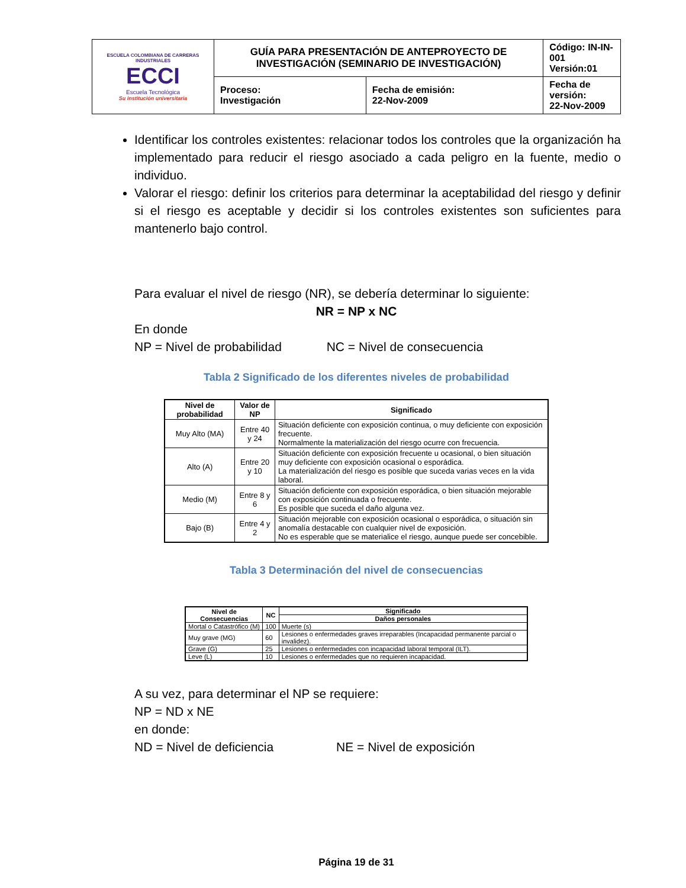| ESCUELA COLOMBIANA DE CARRERAS INDUSTRIALES ECCI Escuela Tecnológica Su institución universitaria | GUÍA PARA PRESENTACIÓN DE ANTEPROYECTO DE INVESTIGACIÓN (SEMINARIO DE INVESTIGACIÓN) | | Código: IN-IN-001 Versión:01 |
| | Proceso: Investigación | Fecha de emisión: 22-Nov-2009 | Fecha de versión: 22-Nov-2009 |
Identificar los controles existentes: relacionar todos los controles que la organización ha implementado para reducir el riesgo asociado a cada peligro en la fuente, medio o individuo.
Valorar el riesgo: definir los criterios para determinar la aceptabilidad del riesgo y definir si el riesgo es aceptable y decidir si los controles existentes son suficientes para mantenerlo bajo control.
Para evaluar el nivel de riesgo (NR), se debería determinar lo siguiente:
NR = NP x NC
En donde
NP = Nivel de probabilidad NC = Nivel de consecuencia
Tabla 2 Significado de los diferentes niveles de probabilidad
| Nivel de probabilidad | Valor de NP | Significado |
| --- | --- | --- |
| Muy Alto (MA) | Entre 40 y 24 | Situación deficiente con exposición continua, o muy deficiente con exposición frecuente. Normalmente la materialización del riesgo ocurre con frecuencia. |
| Alto (A) | Entre 20 y 10 | Situación deficiente con exposición frecuente u ocasional, o bien situación muy deficiente con exposición ocasional o esporádica. La materialización del riesgo es posible que suceda varias veces en la vida laboral. |
| Medio (M) | Entre 8 y 6 | Situación deficiente con exposición esporádica, o bien situación mejorable con exposición continuada o frecuente. Es posible que suceda el daño alguna vez. |
| Bajo (B) | Entre 4 y 2 | Situación mejorable con exposición ocasional o esporádica, o situación sin anomalía destacable con cualquier nivel de exposición. No es esperable que se materialice el riesgo, aunque puede ser concebible. |
Tabla 3 Determinación del nivel de consecuencias
| Nivel de Consecuencias | NC | Significado |
| --- | --- | --- |
| | | Daños personales |
| Mortal o Catastrófico (M) | 100 | Muerte (s) |
| Muy grave (MG) | 60 | Lesiones o enfermedades graves irreparables (Incapacidad permanente parcial o invalidez). |
| Grave (G) | 25 | Lesiones o enfermedades con incapacidad laboral temporal (ILT). |
| Leve (L) | 10 | Lesiones o enfermedades que no requieren incapacidad. |
A su vez, para determinar el NP se requiere:
NP = ND x NE
en donde:
ND = Nivel de deficiencia NE = Nivel de exposición
Página 19 de 31